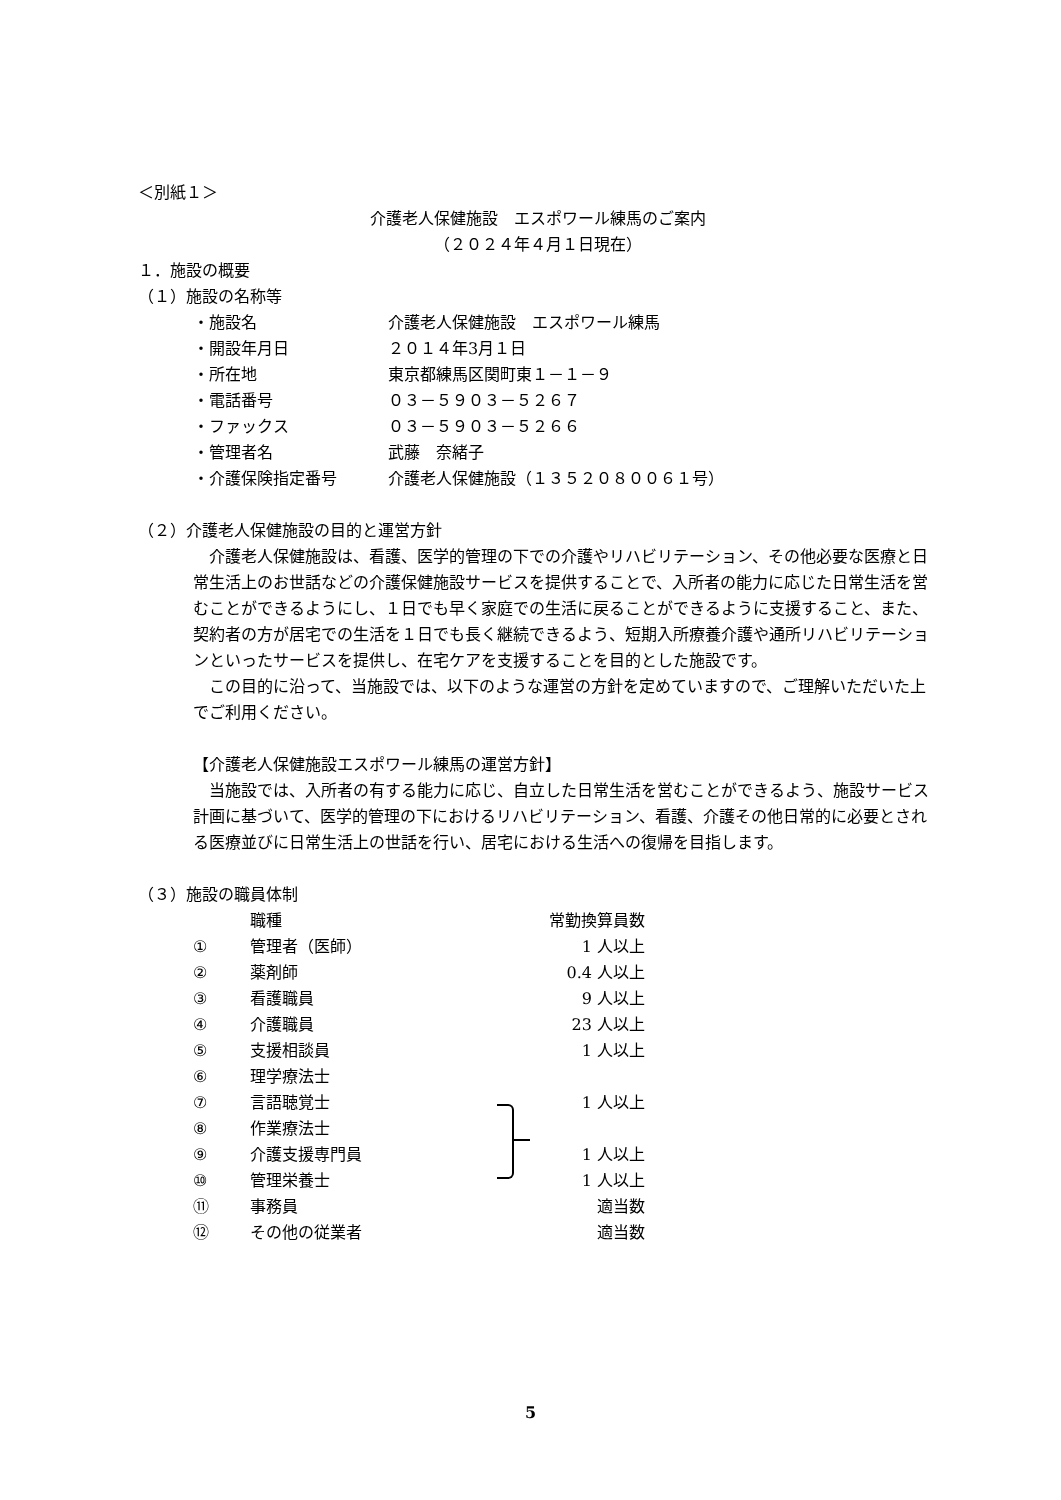＜別紙１＞
介護老人保健施設　エスポワール練馬のご案内
（２０２４年４月１日現在）
１．施設の概要
（１）施設の名称等
| ・施設名 | 介護老人保健施設 エスポワール練馬 |
| ・開設年月日 | ２０１４年3月１日 |
| ・所在地 | 東京都練馬区関町東１－１－９ |
| ・電話番号 | ０３－５９０３－５２６７ |
| ・ファックス | ０３－５９０３－５２６６ |
| ・管理者名 | 武藤 奈緒子 |
| ・介護保険指定番号 | 介護老人保健施設（１３５２０８００６１号） |
（２）介護老人保健施設の目的と運営方針
介護老人保健施設は、看護、医学的管理の下での介護やリハビリテーション、その他必要な医療と日常生活上のお世話などの介護保健施設サービスを提供することで、入所者の能力に応じた日常生活を営むことができるようにし、１日でも早く家庭での生活に戻ることができるように支援すること、また、契約者の方が居宅での生活を１日でも長く継続できるよう、短期入所療養介護や通所リハビリテーションといったサービスを提供し、在宅ケアを支援することを目的とした施設です。
この目的に沿って、当施設では、以下のような運営の方針を定めていますので、ご理解いただいた上でご利用ください。
【介護老人保健施設エスポワール練馬の運営方針】
当施設では、入所者の有する能力に応じ、自立した日常生活を営むことができるよう、施設サービス計画に基づいて、医学的管理の下におけるリハビリテーション、看護、介護その他日常的に必要とされる医療並びに日常生活上の世話を行い、居宅における生活への復帰を目指します。
（３）施設の職員体制
| | 職種 | 常勤換算員数 |
| ① | 管理者（医師） | 1 人以上 |
| ② | 薬剤師 | 0.4 人以上 |
| ③ | 看護職員 | 9 人以上 |
| ④ | 介護職員 | 23 人以上 |
| ⑤ | 支援相談員 | 1 人以上 |
| ⑥ | 理学療法士 | 1 人以上 |
| ⑦ | 言語聴覚士 | |
| ⑧ | 作業療法士 | |
| ⑨ | 介護支援専門員 | 1 人以上 |
| ⑩ | 管理栄養士 | 1 人以上 |
| ⑪ | 事務員 | 適当数 |
| ⑫ | その他の従業者 | 適当数 |
5